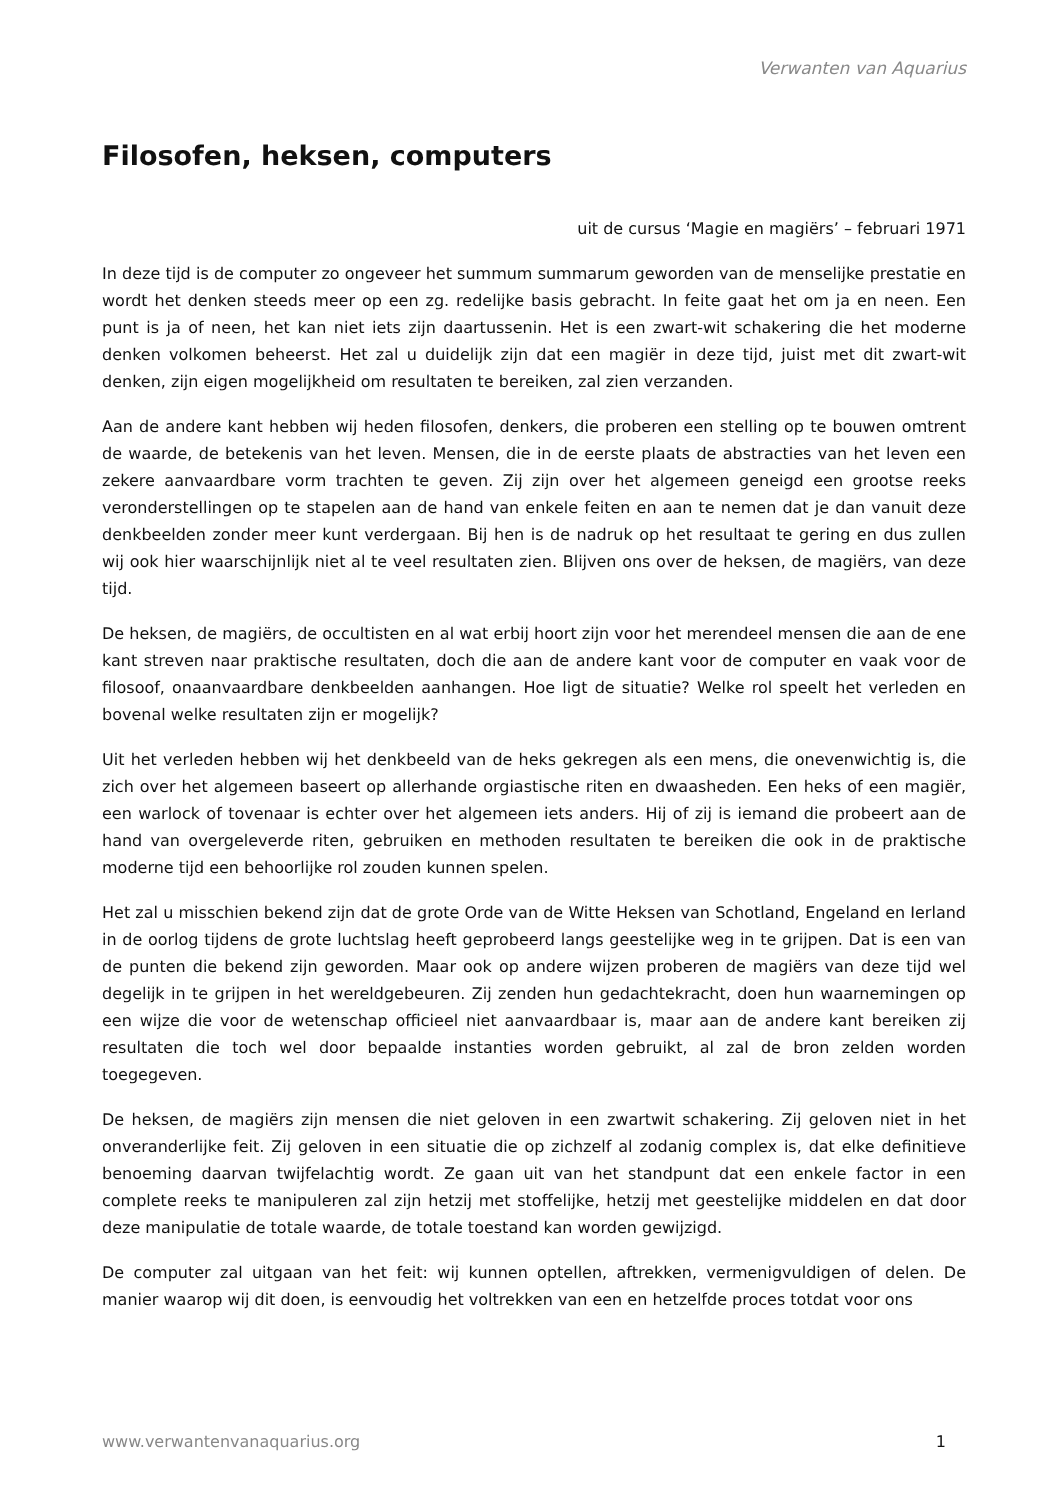Verwanten van Aquarius
Filosofen, heksen, computers
uit de cursus ‘Magie en magiërs’ – februari 1971
In deze tijd is de computer zo ongeveer het summum summarum geworden van de menselijke prestatie en wordt het denken steeds meer op een zg. redelijke basis gebracht. In feite gaat het om ja en neen. Een punt is ja of neen, het kan niet iets zijn daartussenin. Het is een zwart-wit schakering die het moderne denken volkomen beheerst. Het zal u duidelijk zijn dat een magiër in deze tijd, juist met dit zwart-wit denken, zijn eigen mogelijkheid om resultaten te bereiken, zal zien verzanden.
Aan de andere kant hebben wij heden filosofen, denkers, die proberen een stelling op te bouwen omtrent de waarde, de betekenis van het leven. Mensen, die in de eerste plaats de abstracties van het leven een zekere aanvaardbare vorm trachten te geven. Zij zijn over het algemeen geneigd een grootse reeks veronderstellingen op te stapelen aan de hand van enkele feiten en aan te nemen dat je dan vanuit deze denkbeelden zonder meer kunt verdergaan. Bij hen is de nadruk op het resultaat te gering en dus zullen wij ook hier waarschijnlijk niet al te veel resultaten zien. Blijven ons over de heksen, de magiërs, van deze tijd.
De heksen, de magiërs, de occultisten en al wat erbij hoort zijn voor het merendeel mensen die aan de ene kant streven naar praktische resultaten, doch die aan de andere kant voor de computer en vaak voor de filosoof, onaanvaardbare denkbeelden aanhangen. Hoe ligt de situatie? Welke rol speelt het verleden en bovenal welke resultaten zijn er mogelijk?
Uit het verleden hebben wij het denkbeeld van de heks gekregen als een mens, die onevenwichtig is, die zich over het algemeen baseert op allerhande orgiastische riten en dwaasheden. Een heks of een magiër, een warlock of tovenaar is echter over het algemeen iets anders. Hij of zij is iemand die probeert aan de hand van overgeleverde riten, gebruiken en methoden resultaten te bereiken die ook in de praktische moderne tijd een behoorlijke rol zouden kunnen spelen.
Het zal u misschien bekend zijn dat de grote Orde van de Witte Heksen van Schotland, Engeland en Ierland in de oorlog tijdens de grote luchtslag heeft geprobeerd langs geestelijke weg in te grijpen. Dat is een van de punten die bekend zijn geworden. Maar ook op andere wijzen proberen de magiërs van deze tijd wel degelijk in te grijpen in het wereldgebeuren. Zij zenden hun gedachtekracht, doen hun waarnemingen op een wijze die voor de wetenschap officieel niet aanvaardbaar is, maar aan de andere kant bereiken zij resultaten die toch wel door bepaalde instanties worden gebruikt, al zal de bron zelden worden toegegeven.
De heksen, de magiërs zijn mensen die niet geloven in een zwartwit schakering. Zij geloven niet in het onveranderlijke feit. Zij geloven in een situatie die op zichzelf al zodanig complex is, dat elke definitieve benoeming daarvan twijfelachtig wordt. Ze gaan uit van het standpunt dat een enkele factor in een complete reeks te manipuleren zal zijn hetzij met stoffelijke, hetzij met geestelijke middelen en dat door deze manipulatie de totale waarde, de totale toestand kan worden gewijzigd.
De computer zal uitgaan van het feit: wij kunnen optellen, aftrekken, vermenigvuldigen of delen. De manier waarop wij dit doen, is eenvoudig het voltrekken van een en hetzelfde proces totdat voor ons
www.verwantenvanaquarius.org 1